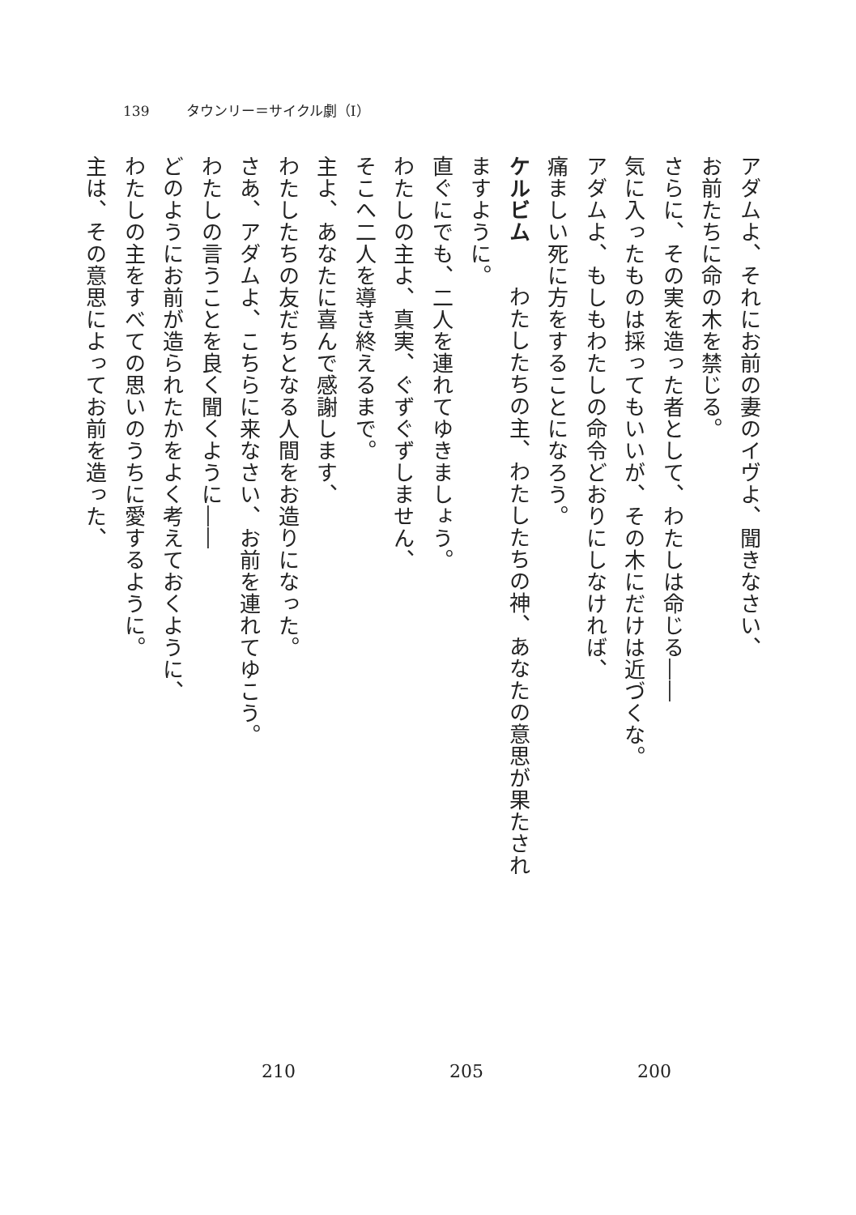139 タウンリー＝サイクル劇（Ⅰ）
アダムよ、それにお前の妻のイヴよ、聞きなさい、
お前たちに命の木を禁じる。
さらに、その実を造った者として、わたしは命じる――
気に入ったものは採ってもいいが、その木にだけは近づくな。
アダムよ、もしもわたしの命令どおりにしなければ、
痛ましい死に方をすることになろう。
ケルビム　わたしたちの主、わたしたちの神、あなたの意思が果たされますように。
直ぐにでも、二人を連れてゆきましょう。
わたしの主よ、真実、ぐずぐずしません、
そこへ二人を導き終えるまで。
主よ、あなたに喜んで感謝します、
わたしたちの友だちとなる人間をお造りになった。
さあ、アダムよ、こちらに来なさい、お前を連れてゆこう。
わたしの言うことを良く聞くように――
どのようにお前が造られたかをよく考えておくように、
わたしの主をすべての思いのうちに愛するように。
主は、その意思によってお前を造った、
210 205 200